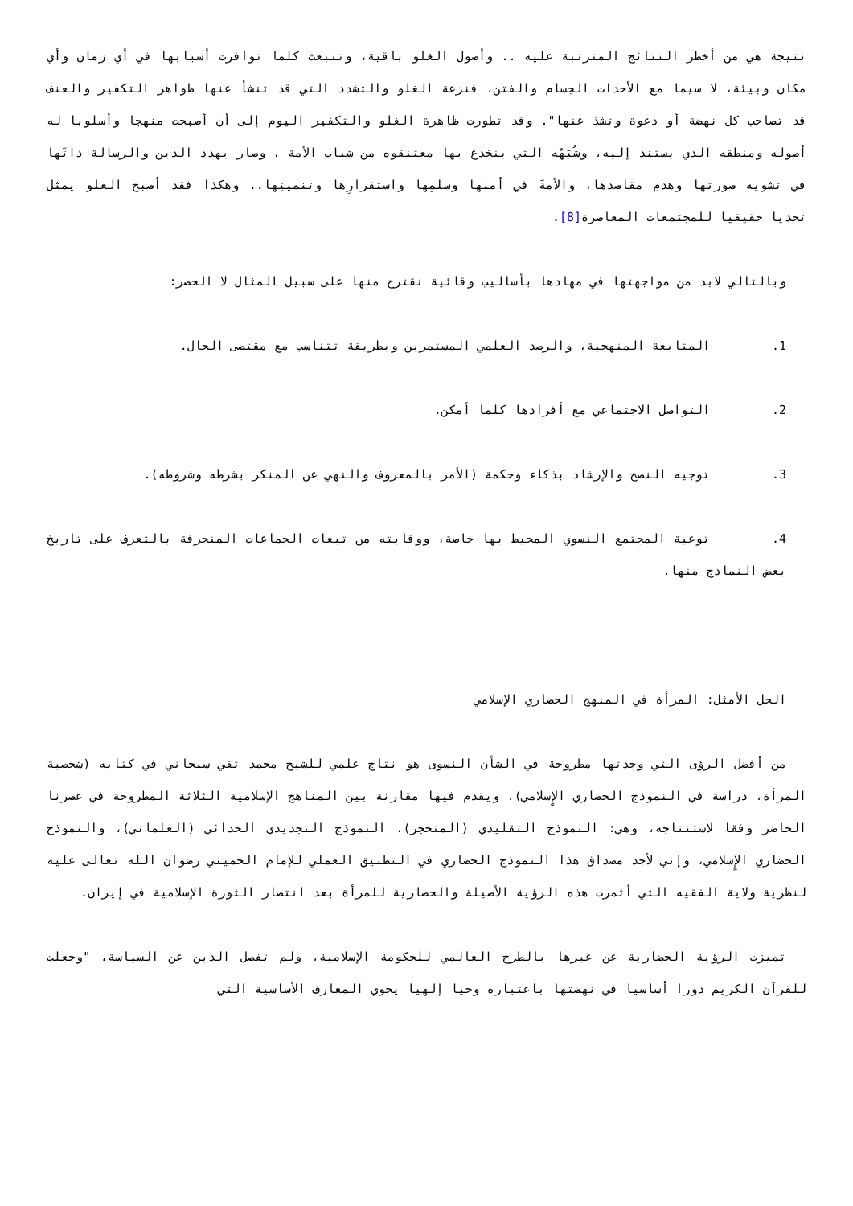نتيجة هي من أخطر النتائج المترتبة عليه .. وأصول الغلو باقية، وتنبعث كلما توافرت أسبابها في أي زمان وأي مكان وبيئة، لا سيما مع الأحداث الجسام والفتن، فنزعة الغلو والتشدد التي قد تنشأ عنها ظواهر التكفير والعنف قد تصاحب كل نهضة أو دعوة وتشذ عنها". وقد تطورت ظاهرة الغلو والتكفير اليوم إلى أن أصبحت منهجا وأسلوبا له أصوله ومنطقه الذي يستند إليه، وشُبَهُه التي ينخدع بها معتنقوه من شباب الأمة ، وصار يهدد الدين والرسالة ذاتَها في تشويه صورتها وهدمِ مقاصدها، والأمةَ في أمنها وسلمِها واستقرارِها وتنميتِها.. وهكذا فقد أصبح الغلو يمثل تحديا حقيقيا للمجتمعات المعاصرة[8].
وبالتالي لابد من مواجهتها في مهادها بأساليب وقائية نقترح منها على سبيل المثال لا الحصر:
1. المتابعة المنهجية، والرصد العلمي المستمرين وبطريقة تتناسب مع مقتضى الحال.
2. التواصل الاجتماعي مع أفرادها كلما أمكن.
3. توجيه النصح والإرشاد بذكاء وحكمة (الأمر بالمعروف والنهي عن المنكر بشرطه وشروطه).
4. توعية المجتمع النسوي المحيط بها خاصة، ووقايته من تبعات الجماعات المنحرفة بالتعرف على تاريخ بعض النماذج منها.
الحل الأمثل: المرأة في المنهج الحضاري الإسلامي
من أفضل الرؤى التي وجدتها مطروحة في الشأن النسوى هو نتاج علمي للشيخ محمد تقي سبحاني في كتابه (شخصية المرأة، دراسة في النموذج الحضاري الإٍسلامي)، ويقدم فيها مقارنة بين المناهج الإسلامية الثلاثة المطروحة في عصرنا الحاضر وفقا لاستنتاجه، وهي: النموذج التقليدي (المتحجر)، النموذج التجديدي الحداثي (العلماني)، والنموذج الحضاري الإٍسلامي، وإني لأجد مصداق هذا النموذج الحضاري في التطبيق العملي للإمام الخميني رضوان الله تعالى عليه لنظرية ولاية الفقيه التي أثمرت هذه الرؤية الأصيلة والحضارية للمرأة بعد انتصار الثورة الإسلامية في إيران.
تميزت الرؤية الحضارية عن غيرها بالطرح العالمي للحكومة الإسلامية، ولم تفصل الدين عن السياسة، "وجعلت للقرآن الكريم دورا أساسيا في نهضتها باعتباره وحيا إلهيا يحوي المعارف الأساسية التي